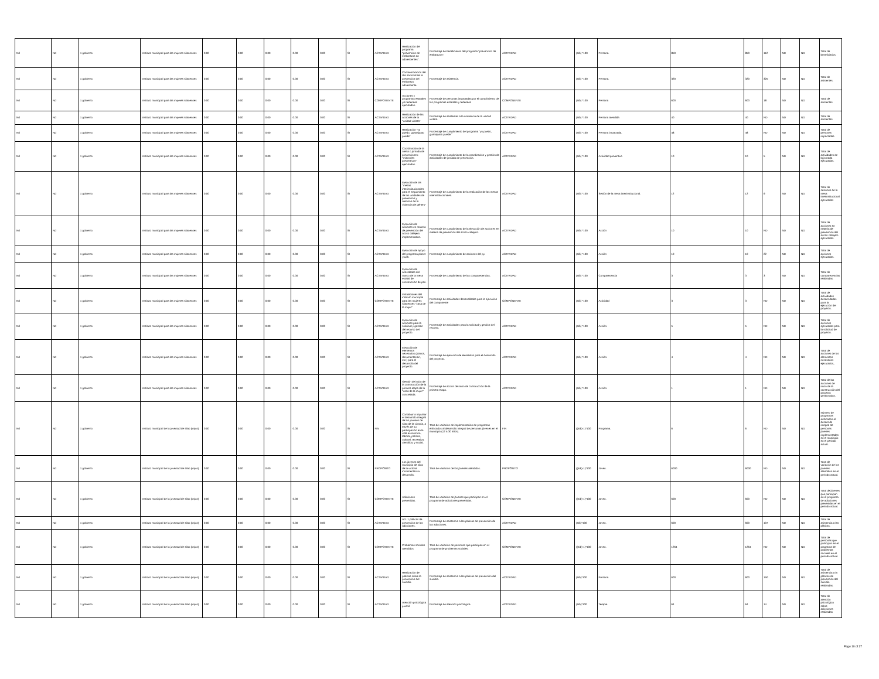| Nd | Nd | 1 gobierno | Instituto municipal para las mujeres silaoenses | 0.00 | 0.00 | 0.00 | 0.00 | 0.00 | SI | ACTIVIDAD | Realización del programa "prevención de embarazos en adolescentes". | Porcentaje de beneficiarios del programa "prevención de embarazos". | ACTIVIDAD | (a/b) *100 | Persona. | 850 | 850 | 112 | ND | ND | Total de beneficiarios. |
| Nd | Nd | 1 gobierno | Instituto municipal para las mujeres silaoenses | 0.00 | 0.00 | 0.00 | 0.00 | 0.00 | SI | ACTIVIDAD | Conmemoración del día nacional de la prevención del embarazo adolescente. | Porcentaje de asistencia. | ACTIVIDAD | (a/b) *100 | Persona. | 320 | 320 | 325 | ND | ND | Total de asistentes. |
| Nd | Nd | 1 gobierno | Instituto municipal para las mujeres silaoenses | 0.00 | 0.00 | 0.00 | 0.00 | 0.00 | SI | COMPONENTE | Acciones y programas estatales y/o federales ejecutados. | Porcentaje de personas impactadas por el cumplimiento de los programas estatales y federales | COMPONENTE | (a/b) *100 | Persona | 600 | 600 | 18 | ND | ND | Total de asistentes |
| Nd | Nd | 1 gobierno | Instituto municipal para las mujeres silaoenses | 0.00 | 0.00 | 0.00 | 0.00 | 0.00 | SI | ACTIVIDAD | Realización de las acciones de la "unidad violeta" | Porcentaje de asistentes a la asistencia de la unidad violeta. | ACTIVIDAD | (a/b) *100 | Persona atendida | 40 | 40 | ND | ND | ND | Total de asistentes |
| Nd | Nd | 1 gobierno | Instituto municipal para las mujeres silaoenses | 0.00 | 0.00 | 0.00 | 0.00 | 0.00 | SI | ACTIVIDAD | Realización "yo puedo, guanajuato puede" | Porcentaje de cumplimiento del programa "yo puedo, guanajuato puede." | ACTIVIDAD | (a/b) *100 | Persona impactada. | 48 | 48 | ND | ND | ND | Total de personas impactadas. |
| Nd | Nd | 1 gobierno | Instituto municipal para las mujeres silaoenses | 0.00 | 0.00 | 0.00 | 0.00 | 0.00 | SI | ACTIVIDAD | Coordinación de la oferta o jornada de prevenciones: "miércoles preventivos" ejecutadas. | Porcentaje de cumplimiento de la coordinación y gestión de actividades de jornada de prevención. | ACTIVIDAD | (a/b) *100 | Actividad preventiva | 10 | 10 | 5 | ND | ND | Total de actividades de la jornada ejecutadas. |
| Nd | Nd | 1 gobierno | Instituto municipal para las mujeres silaoenses | 0.00 | 0.00 | 0.00 | 0.00 | 0.00 | SI | ACTIVIDAD | Ejecución de las "mesas interinstitucionales para el seguimiento de las unidades de prevención y atención de la violencia de género" | Porcentaje de cumplimiento de la realización de las mesas interinstitucionales. | ACTIVIDAD | (a/b) *100 | Sesión de la mesa interinstitucional. | 12 | 12 | 9 | ND | ND | Total de sesiones de la mesa interinstitucional ejecutadas |
| Nd | Nd | 1 gobierno | Instituto municipal para las mujeres silaoenses | 0.00 | 0.00 | 0.00 | 0.00 | 0.00 | SI | ACTIVIDAD | Ejecución de acciones en materia de prevención del acoso callejero implementadas. | Porcentaje de cumplimiento de la ejecución de acciones en materia de prevención del acoso callejero. | ACTIVIDAD | (a/b) *100 | Acción | 10 | 10 | ND | ND | ND | Total de acciones en materia de prevención del acoso callejero ejecutadas. |
| Nd | Nd | 1 gobierno | Instituto municipal para las mujeres silaoenses | 0.00 | 0.00 | 0.00 | 0.00 | 0.00 | SI | ACTIVIDAD | Ejecución de apoyo del programa planet youth. | Porcentaje de cumplimiento de acciones del py. | ACTIVIDAD | (a/b) *100 | Acción | 10 | 10 | 22 | ND | ND | Total de acciones ejecutadas. |
| Nd | Nd | 1 gobierno | Instituto municipal para las mujeres silaoenses | 0.00 | 0.00 | 0.00 | 0.00 | 0.00 | SI | ACTIVIDAD | Ejecución de actividades del marco de la mesa estatal de construcción de paz. | Porcentaje de cumplimiento de las comparecencias. | ACTIVIDAD | (a/b) *100 | Comparecencia | 3 | 3 | 3 | ND | ND | Total de comparecencias realizadas. |
| Nd | Nd | 1 gobierno | Instituto municipal para las mujeres silaoenses | 0.00 | 0.00 | 0.00 | 0.00 | 0.00 | SI | COMPONENTE | Instalaciones del instituto municipal para las mujeres silaoenses "casa de la mujer" | Porcentaje de actividades desarrolladas para la ejecución del componente | COMPONENTE | (a/b) *100 | Actividad | 3 | 3 | ND | ND | ND | Total de actividades desarrolladas para la ejecución del proyecto. |
| Nd | Nd | 1 gobierno | Instituto municipal para las mujeres silaoenses | 0.00 | 0.00 | 0.00 | 0.00 | 0.00 | SI | ACTIVIDAD | Ejecución de acciones para la solicitud y gestión del recurso del proyecto. | Porcentaje de actividades para la solicitud y gestión del recurso. | ACTIVIDAD | (a/b) *100 | Acción. | 5 | 5 | ND | ND | ND | Total de acciones ejecutadas para la solicitud de proyecto. |
| Nd | Nd | 1 gobierno | Instituto municipal para las mujeres silaoenses | 0.00 | 0.00 | 0.00 | 0.00 | 0.00 | SI | ACTIVIDAD | Ejecución de elementos necesarios (planos, documentación, etc.) para el desarrollo del proyecto. | Porcentaje de ejecución de elementos para el desarrollo del proyecto. | ACTIVIDAD | (a/b) *100 | Acción. | 4 | 4 | ND | ND | ND | Total de acciones de los elementos necesarios ejecutados,. |
| Nd | Nd | 1 gobierno | Instituto municipal para las mujeres silaoenses | 0.00 | 0.00 | 0.00 | 0.00 | 0.00 | SI | ACTIVIDAD | Gestión de inicio de la construcción de la primera etapa de la "casa de la mujer" concretada. | Porcentaje de acción de inicio de construcción de la primera etapa. | ACTIVIDAD | (a/b) *100 | Acción. | 1 | 1 | ND | ND | ND | Total de las acciones de inicio de la construcción del proyecto gestionadas. |
| Nd | Nd | 1 gobierno | Instituto municipal de la juventud de silao (imjus) | 0.00 | 0.00 | 0.00 | 0.00 | 0.00 | SI | FIN | Contribuir a impulsar el desarrollo integral de los jóvenes de silao de la victoria, a través de su participación en la vida económica, laboral, política, cultural, recreativa, científica, y social. | Tasa de variación de implementación de programas enfocados al desarrollo integral de personas jóvenes en el municipio (12 a 30 años). | FIN | ((a/b)-1)*100 | Programa. | 6 | 6 | ND | ND | ND | Número de programas enfocados al desarrollo integral de personas jóvenes implementados en el municipio en el período actual. |
| Nd | Nd | 1 gobierno | Instituto municipal de la juventud de silao (imjus) | 0.00 | 0.00 | 0.00 | 0.00 | 0.00 | SI | PROPÓSITO | Los jóvenes del municipio de silao de la victoria incrementan su desarrollo. | Tasa de variación de los jóvenes atendidos. | PROPÓSITO | ((a/b)-1)*100 | Joven. | 6000 | 6000 | ND | ND | ND | Tasa de variación de los jóvenes atendidos en el período actual. |
| Nd | Nd | 1 gobierno | Instituto municipal de la juventud de silao (imjus) | 0.00 | 0.00 | 0.00 | 0.00 | 0.00 | SI | COMPONENTE | Adicciones prevenidas. | Tasa de variación de jóvenes que participan en el programa de adicciones prevenidas. | COMPONENTE | ((a/b)-1)*100 | Joven. | 600 | 600 | ND | ND | ND | Total de jóvenes que participan en el programa de adicciones prevenidas.en el período actual. |
| Nd | Nd | 1 gobierno | Instituto municipal de la juventud de silao (imjus) | 0.00 | 0.00 | 0.00 | 0.00 | 0.00 | SI | ACTIVIDAD | Act. 1 pláticas de prevención de las adicciones. | Porcentaje de asistencia a las pláticas de prevención de las adicciones. | ACTIVIDAD | (a/b)*100 | Joven. | 600 | 600 | 107 | ND | ND | Total de asistencia a las pláticas. |
| Nd | Nd | 1 gobierno | Instituto municipal de la juventud de silao (imjus) | 0.00 | 0.00 | 0.00 | 0.00 | 0.00 | SI | COMPONENTE | Problemas sociales atendidos | Tasa de variación de personas que participan en el programa de problemas sociales. | COMPONENTE | ((a/b)-1)*100 | Joven. | 1264 | 1264 | ND | ND | ND | Total de personas que participan en el programa de problemas sociales en el período actual. |
| Nd | Nd | 1 gobierno | Instituto municipal de la juventud de silao (imjus) | 0.00 | 0.00 | 0.00 | 0.00 | 0.00 | SI | ACTIVIDAD | Realización de pláticas sobre la prevención del suicidio. | Porcentaje de asistencia a las pláticas de prevención del suicidio. | ACTIVIDAD | (a/b)*100 | Persona. | 600 | 600 | 150 | ND | ND | Total de asistencia a la pláticas de prevención del suicidio realizadas. |
| Nd | Nd | 1 gobierno | Instituto municipal de la juventud de silao (imjus) | 0.00 | 0.00 | 0.00 | 0.00 | 0.00 | SI | ACTIVIDAD | Atención psicológica juvenil. | Porcentaje de atención psicológica. | ACTIVIDAD | (a/b)*100 | Terapia. | 64 | 64 | 14 | ND | ND | Total de atención psicológica sobre adicciones realizadas |
Page 10 of 37